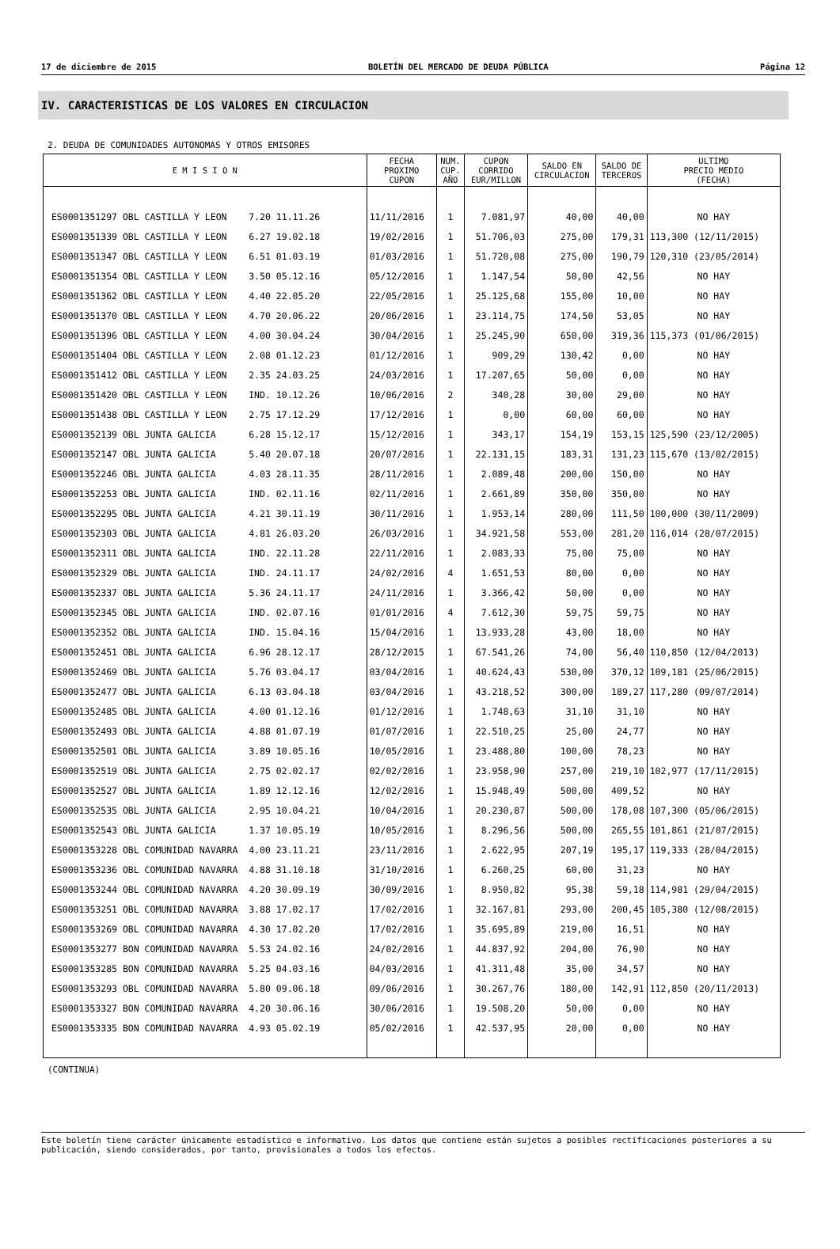17 de diciembre de 2015 BOLETÍN DEL MERCADO DE DEUDA PÚBLICA Página 12
IV. CARACTERISTICAS DE LOS VALORES EN CIRCULACION
2. DEUDA DE COMUNIDADES AUTONOMAS Y OTROS EMISORES
| E M I S I O N | FECHA PROXIMO CUPON | NUM. CUP. AÑO | CUPON CORRIDO EUR/MILLON | SALDO EN CIRCULACION | SALDO DE TERCEROS | ULTIMO PRECIO MEDIO (FECHA) |
| --- | --- | --- | --- | --- | --- | --- |
| ES0001351297 OBL CASTILLA Y LEON 7.20 11.11.26 | 11/11/2016 | 1 | 7.081,97 | 40,00 | 40,00 | NO HAY |
| ES0001351339 OBL CASTILLA Y LEON 6.27 19.02.18 | 19/02/2016 | 1 | 51.706,03 | 275,00 | 179,31 | 113,300 (12/11/2015) |
| ES0001351347 OBL CASTILLA Y LEON 6.51 01.03.19 | 01/03/2016 | 1 | 51.720,08 | 275,00 | 190,79 | 120,310 (23/05/2014) |
| ES0001351354 OBL CASTILLA Y LEON 3.50 05.12.16 | 05/12/2016 | 1 | 1.147,54 | 50,00 | 42,56 | NO HAY |
| ES0001351362 OBL CASTILLA Y LEON 4.40 22.05.20 | 22/05/2016 | 1 | 25.125,68 | 155,00 | 10,00 | NO HAY |
| ES0001351370 OBL CASTILLA Y LEON 4.70 20.06.22 | 20/06/2016 | 1 | 23.114,75 | 174,50 | 53,05 | NO HAY |
| ES0001351396 OBL CASTILLA Y LEON 4.00 30.04.24 | 30/04/2016 | 1 | 25.245,90 | 650,00 | 319,36 | 115,373 (01/06/2015) |
| ES0001351404 OBL CASTILLA Y LEON 2.08 01.12.23 | 01/12/2016 | 1 | 909,29 | 130,42 | 0,00 | NO HAY |
| ES0001351412 OBL CASTILLA Y LEON 2.35 24.03.25 | 24/03/2016 | 1 | 17.207,65 | 50,00 | 0,00 | NO HAY |
| ES0001351420 OBL CASTILLA Y LEON IND. 10.12.26 | 10/06/2016 | 2 | 340,28 | 30,00 | 29,00 | NO HAY |
| ES0001351438 OBL CASTILLA Y LEON 2.75 17.12.29 | 17/12/2016 | 1 | 0,00 | 60,00 | 60,00 | NO HAY |
| ES0001352139 OBL JUNTA GALICIA 6.28 15.12.17 | 15/12/2016 | 1 | 343,17 | 154,19 | 153,15 | 125,590 (23/12/2005) |
| ES0001352147 OBL JUNTA GALICIA 5.40 20.07.18 | 20/07/2016 | 1 | 22.131,15 | 183,31 | 131,23 | 115,670 (13/02/2015) |
| ES0001352246 OBL JUNTA GALICIA 4.03 28.11.35 | 28/11/2016 | 1 | 2.089,48 | 200,00 | 150,00 | NO HAY |
| ES0001352253 OBL JUNTA GALICIA IND. 02.11.16 | 02/11/2016 | 1 | 2.661,89 | 350,00 | 350,00 | NO HAY |
| ES0001352295 OBL JUNTA GALICIA 4.21 30.11.19 | 30/11/2016 | 1 | 1.953,14 | 280,00 | 111,50 | 100,000 (30/11/2009) |
| ES0001352303 OBL JUNTA GALICIA 4.81 26.03.20 | 26/03/2016 | 1 | 34.921,58 | 553,00 | 281,20 | 116,014 (28/07/2015) |
| ES0001352311 OBL JUNTA GALICIA IND. 22.11.28 | 22/11/2016 | 1 | 2.083,33 | 75,00 | 75,00 | NO HAY |
| ES0001352329 OBL JUNTA GALICIA IND. 24.11.17 | 24/02/2016 | 4 | 1.651,53 | 80,00 | 0,00 | NO HAY |
| ES0001352337 OBL JUNTA GALICIA 5.36 24.11.17 | 24/11/2016 | 1 | 3.366,42 | 50,00 | 0,00 | NO HAY |
| ES0001352345 OBL JUNTA GALICIA IND. 02.07.16 | 01/01/2016 | 4 | 7.612,30 | 59,75 | 59,75 | NO HAY |
| ES0001352352 OBL JUNTA GALICIA IND. 15.04.16 | 15/04/2016 | 1 | 13.933,28 | 43,00 | 18,00 | NO HAY |
| ES0001352451 OBL JUNTA GALICIA 6.96 28.12.17 | 28/12/2015 | 1 | 67.541,26 | 74,00 | 56,40 | 110,850 (12/04/2013) |
| ES0001352469 OBL JUNTA GALICIA 5.76 03.04.17 | 03/04/2016 | 1 | 40.624,43 | 530,00 | 370,12 | 109,181 (25/06/2015) |
| ES0001352477 OBL JUNTA GALICIA 6.13 03.04.18 | 03/04/2016 | 1 | 43.218,52 | 300,00 | 189,27 | 117,280 (09/07/2014) |
| ES0001352485 OBL JUNTA GALICIA 4.00 01.12.16 | 01/12/2016 | 1 | 1.748,63 | 31,10 | 31,10 | NO HAY |
| ES0001352493 OBL JUNTA GALICIA 4.88 01.07.19 | 01/07/2016 | 1 | 22.510,25 | 25,00 | 24,77 | NO HAY |
| ES0001352501 OBL JUNTA GALICIA 3.89 10.05.16 | 10/05/2016 | 1 | 23.488,80 | 100,00 | 78,23 | NO HAY |
| ES0001352519 OBL JUNTA GALICIA 2.75 02.02.17 | 02/02/2016 | 1 | 23.958,90 | 257,00 | 219,10 | 102,977 (17/11/2015) |
| ES0001352527 OBL JUNTA GALICIA 1.89 12.12.16 | 12/02/2016 | 1 | 15.948,49 | 500,00 | 409,52 | NO HAY |
| ES0001352535 OBL JUNTA GALICIA 2.95 10.04.21 | 10/04/2016 | 1 | 20.230,87 | 500,00 | 178,08 | 107,300 (05/06/2015) |
| ES0001352543 OBL JUNTA GALICIA 1.37 10.05.19 | 10/05/2016 | 1 | 8.296,56 | 500,00 | 265,55 | 101,861 (21/07/2015) |
| ES0001353228 OBL COMUNIDAD NAVARRA 4.00 23.11.21 | 23/11/2016 | 1 | 2.622,95 | 207,19 | 195,17 | 119,333 (28/04/2015) |
| ES0001353236 OBL COMUNIDAD NAVARRA 4.88 31.10.18 | 31/10/2016 | 1 | 6.260,25 | 60,00 | 31,23 | NO HAY |
| ES0001353244 OBL COMUNIDAD NAVARRA 4.20 30.09.19 | 30/09/2016 | 1 | 8.950,82 | 95,38 | 59,18 | 114,981 (29/04/2015) |
| ES0001353251 OBL COMUNIDAD NAVARRA 3.88 17.02.17 | 17/02/2016 | 1 | 32.167,81 | 293,00 | 200,45 | 105,380 (12/08/2015) |
| ES0001353269 OBL COMUNIDAD NAVARRA 4.30 17.02.20 | 17/02/2016 | 1 | 35.695,89 | 219,00 | 16,51 | NO HAY |
| ES0001353277 BON COMUNIDAD NAVARRA 5.53 24.02.16 | 24/02/2016 | 1 | 44.837,92 | 204,00 | 76,90 | NO HAY |
| ES0001353285 BON COMUNIDAD NAVARRA 5.25 04.03.16 | 04/03/2016 | 1 | 41.311,48 | 35,00 | 34,57 | NO HAY |
| ES0001353293 OBL COMUNIDAD NAVARRA 5.80 09.06.18 | 09/06/2016 | 1 | 30.267,76 | 180,00 | 142,91 | 112,850 (20/11/2013) |
| ES0001353327 BON COMUNIDAD NAVARRA 4.20 30.06.16 | 30/06/2016 | 1 | 19.508,20 | 50,00 | 0,00 | NO HAY |
| ES0001353335 BON COMUNIDAD NAVARRA 4.93 05.02.19 | 05/02/2016 | 1 | 42.537,95 | 20,00 | 0,00 | NO HAY |
(CONTINUA)
Este boletín tiene carácter únicamente estadístico e informativo. Los datos que contiene están sujetos a posibles rectificaciones posteriores a su publicación, siendo considerados, por tanto, provisionales a todos los efectos.